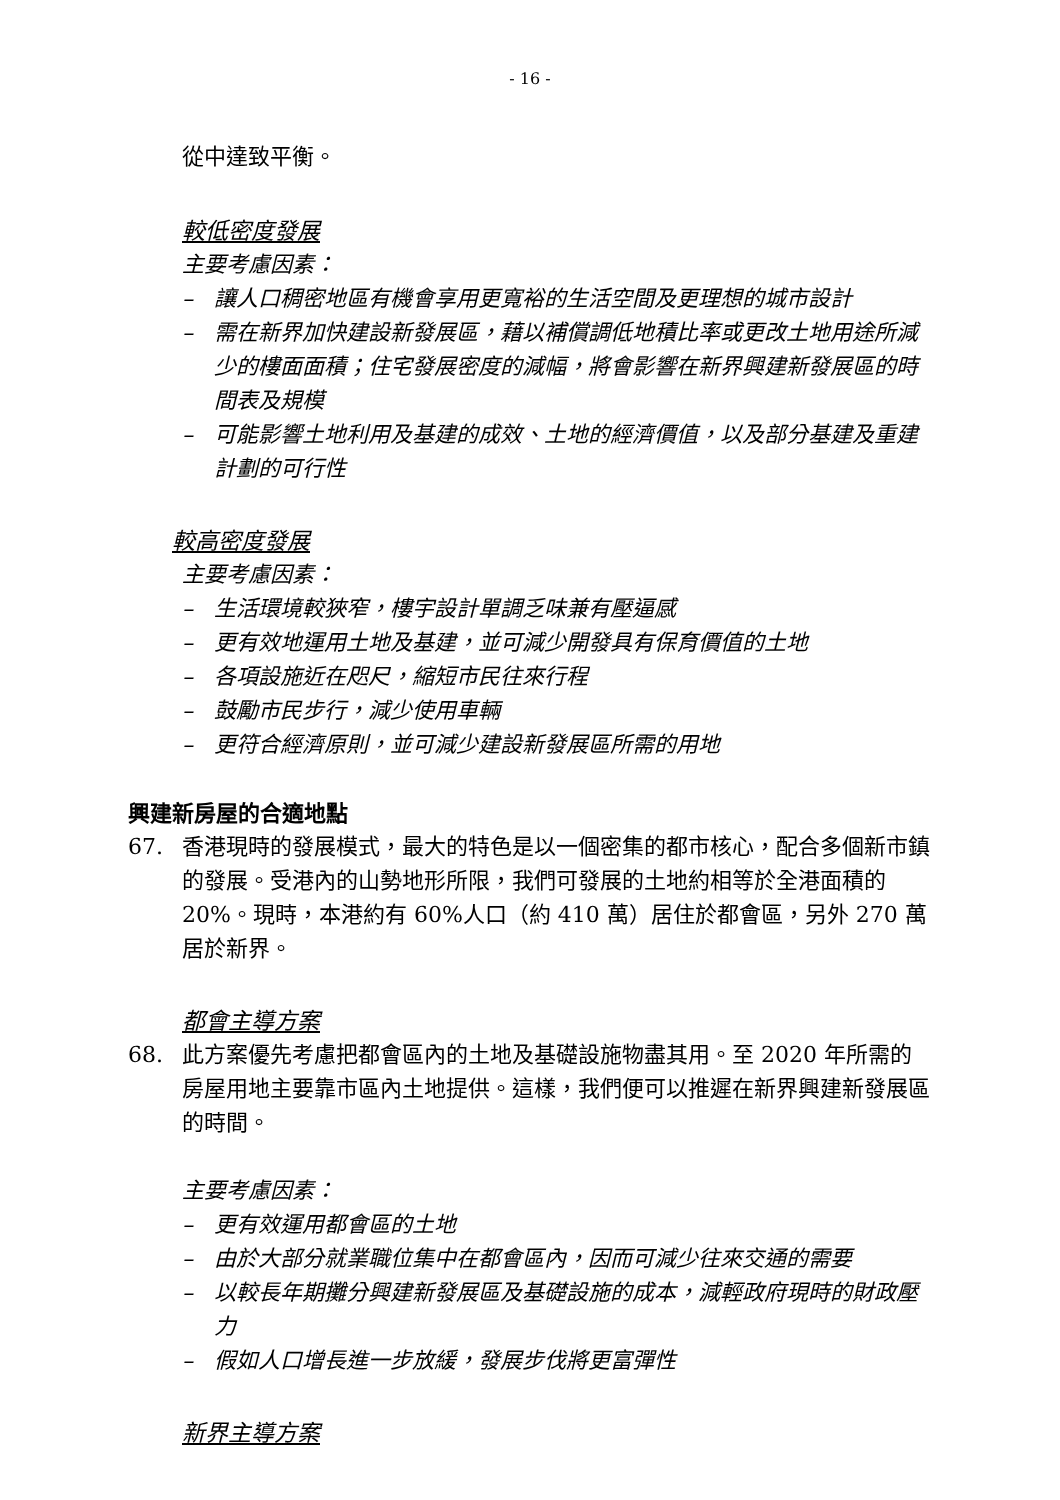- 16 -
從中達致平衡。
較低密度發展
主要考慮因素：
– 讓人口稠密地區有機會享用更寬裕的生活空間及更理想的城市設計
– 需在新界加快建設新發展區，藉以補償調低地積比率或更改土地用途所減少的樓面面積；住宅發展密度的減幅，將會影響在新界興建新發展區的時間表及規模
– 可能影響土地利用及基建的成效、土地的經濟價值，以及部分基建及重建計劃的可行性
較高密度發展
主要考慮因素：
– 生活環境較狹窄，樓宇設計單調乏味兼有壓逼感
– 更有效地運用土地及基建，並可減少開發具有保育價值的土地
– 各項設施近在咫尺，縮短市民往來行程
– 鼓勵市民步行，減少使用車輛
– 更符合經濟原則，並可減少建設新發展區所需的用地
興建新房屋的合適地點
67. 香港現時的發展模式，最大的特色是以一個密集的都市核心，配合多個新市鎮的發展。受港內的山勢地形所限，我們可發展的土地約相等於全港面積的 20%。現時，本港約有 60%人口（約 410 萬）居住於都會區，另外 270 萬居於新界。
都會主導方案
68. 此方案優先考慮把都會區內的土地及基礎設施物盡其用。至 2020 年所需的房屋用地主要靠市區內土地提供。這樣，我們便可以推遲在新界興建新發展區的時間。
主要考慮因素：
– 更有效運用都會區的土地
– 由於大部分就業職位集中在都會區內，因而可減少往來交通的需要
– 以較長年期攤分興建新發展區及基礎設施的成本，減輕政府現時的財政壓力
– 假如人口增長進一步放緩，發展步伐將更富彈性
新界主導方案